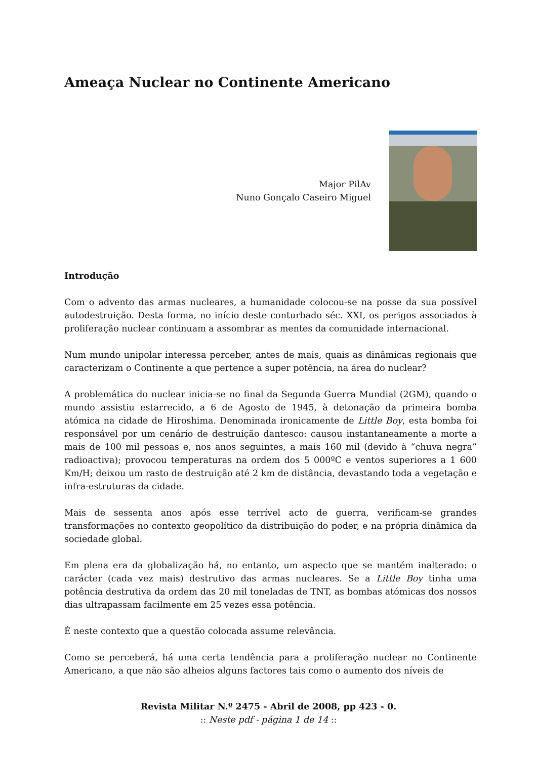Ameaça Nuclear no Continente Americano
Major PilAv
Nuno Gonçalo Caseiro Miguel
Introdução
Com o advento das armas nucleares, a humanidade colocou-se na posse da sua possível autodestruição. Desta forma, no início deste conturbado séc. XXI, os perigos associados à proliferação nuclear continuam a assombrar as mentes da comunidade internacional.
Num mundo unipolar interessa perceber, antes de mais, quais as dinâmicas regionais que caracterizam o Continente a que pertence a super potência, na área do nuclear?
A problemática do nuclear inicia-se no final da Segunda Guerra Mundial (2GM), quando o mundo assistiu estarrecido, a 6 de Agosto de 1945, à detonação da primeira bomba atómica na cidade de Hiroshima. Denominada ironicamente de Little Boy, esta bomba foi responsável por um cenário de destruição dantesco: causou instantaneamente a morte a mais de 100 mil pessoas e, nos anos seguintes, a mais 160 mil (devido à “chuva negra” radioactiva); provocou temperaturas na ordem dos 5 000ºC e ventos superiores a 1 600 Km/H; deixou um rasto de destruição até 2 km de distância, devastando toda a vegetação e infra-estruturas da cidade.
Mais de sessenta anos após esse terrível acto de guerra, verificam-se grandes transformações no contexto geopolítico da distribuição do poder, e na própria dinâmica da sociedade global.
Em plena era da globalização há, no entanto, um aspecto que se mantém inalterado: o carácter (cada vez mais) destrutivo das armas nucleares. Se a Little Boy tinha uma potência destrutiva da ordem das 20 mil toneladas de TNT, as bombas atómicas dos nossos dias ultrapassam facilmente em 25 vezes essa potência.
É neste contexto que a questão colocada assume relevância.
Como se perceberá, há uma certa tendência para a proliferação nuclear no Continente Americano, a que não são alheios alguns factores tais como o aumento dos níveis de
Revista Militar N.º 2475 - Abril de 2008, pp 423 - 0.
:: Neste pdf - página 1 de 14 ::